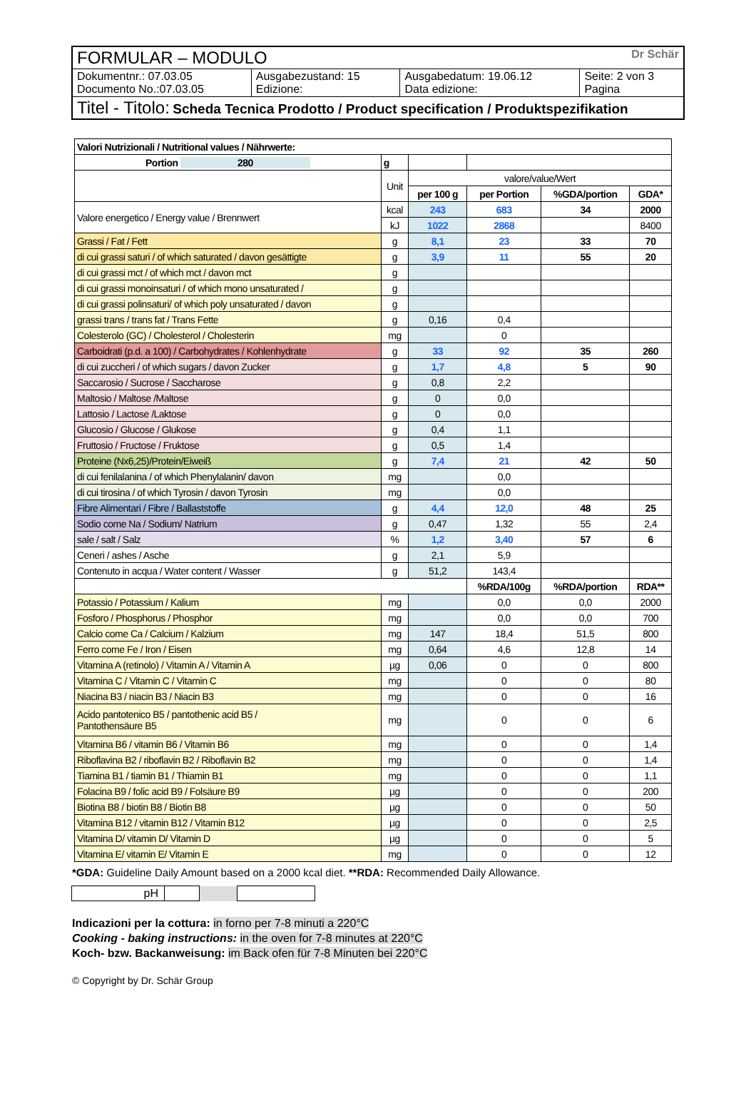| FORMULAR – MODULO | | | Dr Schär |
| Dokumentnr.: 07.03.05 Documento No.:07.03.05 | Ausgabezustand: 15 Edizione: | Ausgabedatum: 19.06.12 Data edizione: | Seite: 2 von 3 Pagina |
| Titel - Titolo: Scheda Tecnica Prodotto / Product specification / Produktspezifikation | | | |
| Valori Nutrizionali / Nutritional values / Nährwerte: | | | | | |
| Portion 280 | g | | | | |
| | Unit | valore/value/Wert | | | |
| | | per 100 g | per Portion | %GDA/portion | GDA* |
| Valore energetico / Energy value / Brennwert | kcal | 243 | 683 | 34 | 2000 |
| | kJ | 1022 | 2868 | | 8400 |
| Grassi / Fat / Fett | g | 8,1 | 23 | 33 | 70 |
| di cui grassi saturi / of which saturated / davon gesättigte | g | 3,9 | 11 | 55 | 20 |
| di cui grassi mct / of which mct / davon mct | g | | | | |
| di cui grassi monoinsaturi / of which mono unsaturated / | g | | | | |
| di cui grassi polinsaturi/ of which poly unsaturated / davon | g | | | | |
| grassi trans / trans fat / Trans Fette | g | 0,16 | 0,4 | | |
| Colesterolo (GC) / Cholesterol / Cholesterin | mg | | 0 | | |
| Carboidrati (p.d. a 100) / Carbohydrates / Kohlenhydrate | g | 33 | 92 | 35 | 260 |
| di cui zuccheri / of which sugars / davon Zucker | g | 1,7 | 4,8 | 5 | 90 |
| Saccarosio / Sucrose / Saccharose | g | 0,8 | 2,2 | | |
| Maltosio / Maltose /Maltose | g | 0 | 0,0 | | |
| Lattosio / Lactose /Laktose | g | 0 | 0,0 | | |
| Glucosio / Glucose / Glukose | g | 0,4 | 1,1 | | |
| Fruttosio / Fructose / Fruktose | g | 0,5 | 1,4 | | |
| Proteine (Nx6,25)/Protein/Eiweiß | g | 7,4 | 21 | 42 | 50 |
| di cui fenilalanina / of which Phenylalanin/ davon | mg | | 0,0 | | |
| di cui tirosina / of which Tyrosin / davon Tyrosin | mg | | 0,0 | | |
| Fibre Alimentari / Fibre / Ballaststoffe | g | 4,4 | 12,0 | 48 | 25 |
| Sodio come Na / Sodium/ Natrium | g | 0,47 | 1,32 | 55 | 2,4 |
| sale / salt / Salz | % | 1,2 | 3,40 | 57 | 6 |
| Ceneri / ashes / Asche | g | 2,1 | 5,9 | | |
| Contenuto in acqua / Water content / Wasser | g | 51,2 | 143,4 | | |
| | | | %RDA/100g | %RDA/portion | RDA** |
| Potassio / Potassium / Kalium | mg | | 0,0 | 0,0 | 2000 |
| Fosforo / Phosphorus / Phosphor | mg | | 0,0 | 0,0 | 700 |
| Calcio come Ca / Calcium / Kalzium | mg | 147 | 18,4 | 51,5 | 800 |
| Ferro come Fe / Iron / Eisen | mg | 0,64 | 4,6 | 12,8 | 14 |
| Vitamina A (retinolo) / Vitamin A / Vitamin A | µg | 0,06 | 0 | 0 | 800 |
| Vitamina C / Vitamin C / Vitamin C | mg | | 0 | 0 | 80 |
| Niacina B3 / niacin B3 / Niacin B3 | mg | | 0 | 0 | 16 |
| Acido pantotenico B5 / pantothenic acid B5 / Pantothensäure B5 | mg | | 0 | 0 | 6 |
| Vitamina B6 / vitamin B6 / Vitamin B6 | mg | | 0 | 0 | 1,4 |
| Riboflavina B2 / riboflavin B2 / Riboflavin B2 | mg | | 0 | 0 | 1,4 |
| Tiamina B1 / tiamin B1 / Thiamin B1 | mg | | 0 | 0 | 1,1 |
| Folacina B9 / folic acid B9 / Folsäure B9 | µg | | 0 | 0 | 200 |
| Biotina B8 / biotin B8 / Biotin B8 | µg | | 0 | 0 | 50 |
| Vitamina B12 / vitamin B12 / Vitamin B12 | µg | | 0 | 0 | 2,5 |
| Vitamina D/ vitamin D/ Vitamin D | µg | | 0 | 0 | 5 |
| Vitamina E/ vitamin E/ Vitamin E | mg | | 0 | 0 | 12 |
*GDA: Guideline Daily Amount based on a 2000 kcal diet. **RDA: Recommended Daily Allowance.
| pH | | | |
Indicazioni per la cottura: in forno per 7-8 minuti a 220°C
Cooking - baking instructions: in the oven for 7-8 minutes at 220°C
Koch- bzw. Backanweisung: im Back ofen für 7-8 Minuten bei 220°C
© Copyright by Dr. Schär Group